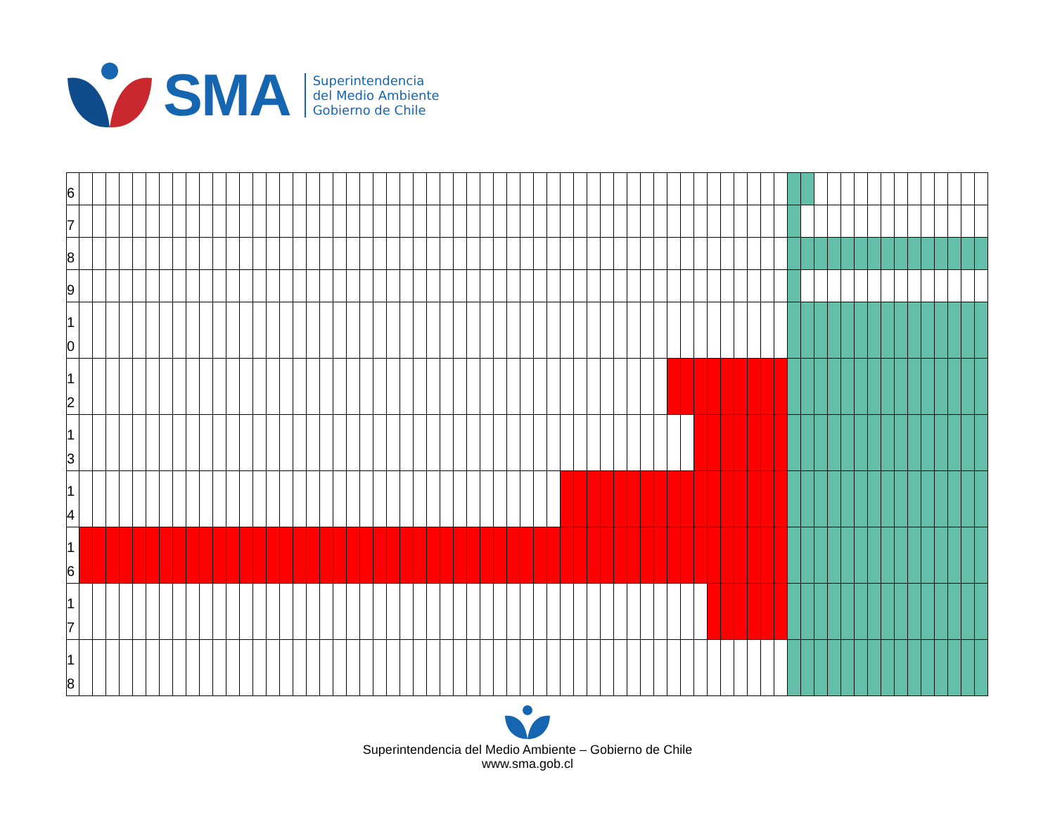SMA
Superintendencia
del Medio Ambiente
Gobierno de Chile
| 6 | | | | | | | | | | | | | | | | | | | | | | | | | | | | | | | | | | | | | | | | | | | | | | | | | | | | | | | | | | | | | | | | | | | | |
| 7 | | | | | | | | | | | | | | | | | | | | | | | | | | | | | | | | | | | | | | | | | | | | | | | | | | | | | | | | | | | | | | | | | | | | |
| 8 | | | | | | | | | | | | | | | | | | | | | | | | | | | | | | | | | | | | | | | | | | | | | | | | | | | | | | | | | | | | | | | | | | | | |
| 9 | | | | | | | | | | | | | | | | | | | | | | | | | | | | | | | | | | | | | | | | | | | | | | | | | | | | | | | | | | | | | | | | | | | | |
| 1 0 | | | | | | | | | | | | | | | | | | | | | | | | | | | | | | | | | | | | | | | | | | | | | | | | | | | | | | | | | | | | | | | | | | | | |
| 1 2 | | | | | | | | | | | | | | | | | | | | | | | | | | | | | | | | | | | | | | | | | | | | | | | | | | | | | | | | | | | | | | | | | | | | |
| 1 3 | | | | | | | | | | | | | | | | | | | | | | | | | | | | | | | | | | | | | | | | | | | | | | | | | | | | | | | | | | | | | | | | | | | | |
| 1 4 | | | | | | | | | | | | | | | | | | | | | | | | | | | | | | | | | | | | | | | | | | | | | | | | | | | | | | | | | | | | | | | | | | | | |
| 1 6 | | | | | | | | | | | | | | | | | | | | | | | | | | | | | | | | | | | | | | | | | | | | | | | | | | | | | | | | | | | | | | | | | | | | |
| 1 7 | | | | | | | | | | | | | | | | | | | | | | | | | | | | | | | | | | | | | | | | | | | | | | | | | | | | | | | | | | | | | | | | | | | | |
| 1 8 | | | | | | | | | | | | | | | | | | | | | | | | | | | | | | | | | | | | | | | | | | | | | | | | | | | | | | | | | | | | | | | | | | | | |
Superintendencia del Medio Ambiente – Gobierno de Chile
www.sma.gob.cl